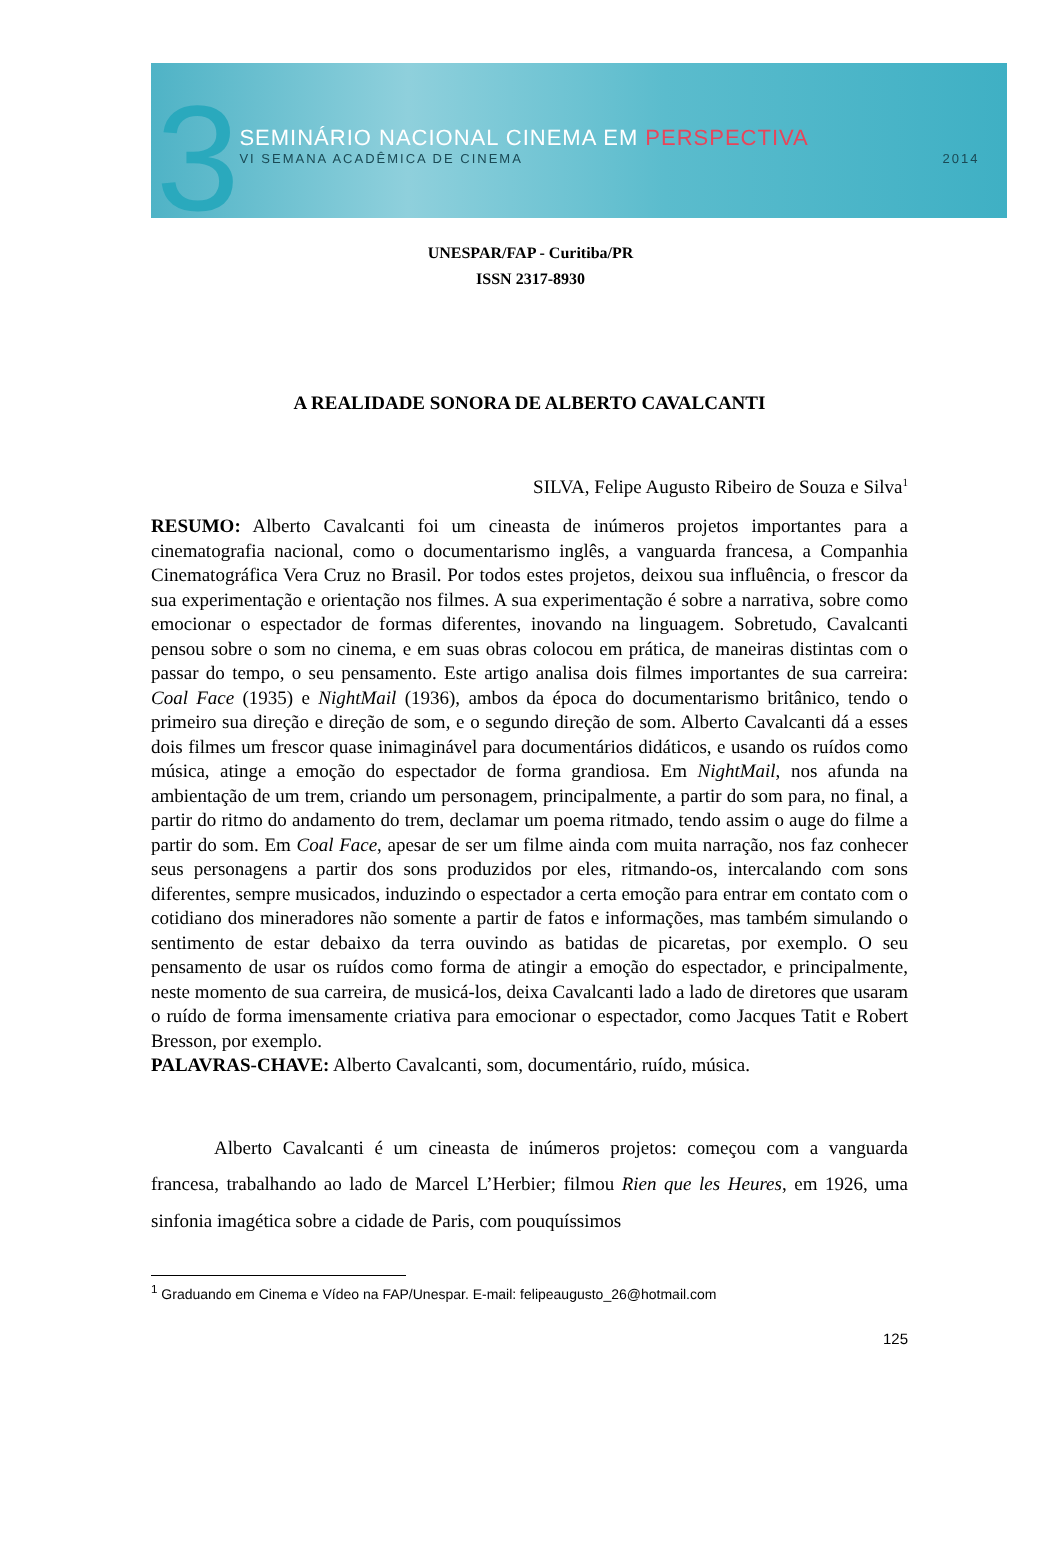3
SEMINÁRIO NACIONAL CINEMA EM PERSPECTIVA
VI SEMANA ACADÊMICA DE CINEMA 2014
UNESPAR/FAP - Curitiba/PR
ISSN 2317-8930
A REALIDADE SONORA DE ALBERTO CAVALCANTI
SILVA, Felipe Augusto Ribeiro de Souza e Silva<sup>1</sup>
RESUMO: Alberto Cavalcanti foi um cineasta de inúmeros projetos importantes para a cinematografia nacional, como o documentarismo inglês, a vanguarda francesa, a Companhia Cinematográfica Vera Cruz no Brasil. Por todos estes projetos, deixou sua influência, o frescor da sua experimentação e orientação nos filmes. A sua experimentação é sobre a narrativa, sobre como emocionar o espectador de formas diferentes, inovando na linguagem. Sobretudo, Cavalcanti pensou sobre o som no cinema, e em suas obras colocou em prática, de maneiras distintas com o passar do tempo, o seu pensamento. Este artigo analisa dois filmes importantes de sua carreira: Coal Face (1935) e NightMail (1936), ambos da época do documentarismo britânico, tendo o primeiro sua direção e direção de som, e o segundo direção de som. Alberto Cavalcanti dá a esses dois filmes um frescor quase inimaginável para documentários didáticos, e usando os ruídos como música, atinge a emoção do espectador de forma grandiosa. Em NightMail, nos afunda na ambientação de um trem, criando um personagem, principalmente, a partir do som para, no final, a partir do ritmo do andamento do trem, declamar um poema ritmado, tendo assim o auge do filme a partir do som. Em Coal Face, apesar de ser um filme ainda com muita narração, nos faz conhecer seus personagens a partir dos sons produzidos por eles, ritmando-os, intercalando com sons diferentes, sempre musicados, induzindo o espectador a certa emoção para entrar em contato com o cotidiano dos mineradores não somente a partir de fatos e informações, mas também simulando o sentimento de estar debaixo da terra ouvindo as batidas de picaretas, por exemplo. O seu pensamento de usar os ruídos como forma de atingir a emoção do espectador, e principalmente, neste momento de sua carreira, de musicá-los, deixa Cavalcanti lado a lado de diretores que usaram o ruído de forma imensamente criativa para emocionar o espectador, como Jacques Tatit e Robert Bresson, por exemplo.
PALAVRAS-CHAVE: Alberto Cavalcanti, som, documentário, ruído, música.
Alberto Cavalcanti é um cineasta de inúmeros projetos: começou com a vanguarda francesa, trabalhando ao lado de Marcel L’Herbier; filmou Rien que les Heures, em 1926, uma sinfonia imagética sobre a cidade de Paris, com pouquíssimos
<sup>1</sup> Graduando em Cinema e Vídeo na FAP/Unespar. E-mail: felipeaugusto_26@hotmail.com
125